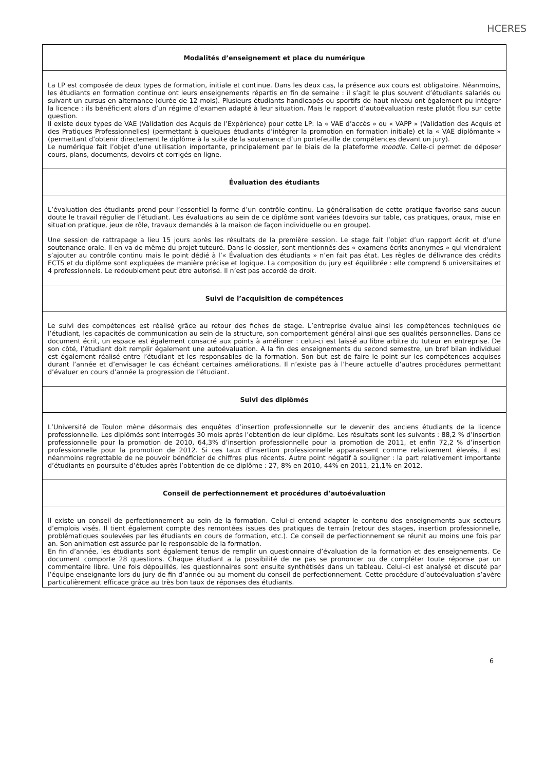HCERES
| Modalités d’enseignement et place du numérique |
| --- |
| La LP est composée de deux types de formation, initiale et continue. Dans les deux cas, la présence aux cours est obligatoire. Néanmoins, les étudiants en formation continue ont leurs enseignements répartis en fin de semaine : il s’agit le plus souvent d’étudiants salariés ou suivant un cursus en alternance (durée de 12 mois). Plusieurs étudiants handicapés ou sportifs de haut niveau ont également pu intégrer la licence : ils bénéficient alors d’un régime d’examen adapté à leur situation. Mais le rapport d’autoévaluation reste plutôt flou sur cette question. Il existe deux types de VAE (Validation des Acquis de l’Expérience) pour cette LP: la « VAE d’accès » ou « VAPP » (Validation des Acquis et des Pratiques Professionnelles) (permettant à quelques étudiants d’intégrer la promotion en formation initiale) et la « VAE diplômante » (permettant d’obtenir directement le diplôme à la suite de la soutenance d’un portefeuille de compétences devant un jury). Le numérique fait l’objet d’une utilisation importante, principalement par le biais de la plateforme moodle . Celle-ci permet de déposer cours, plans, documents, devoirs et corrigés en ligne. |
| Évaluation des étudiants |
| L’évaluation des étudiants prend pour l’essentiel la forme d’un contrôle continu. La généralisation de cette pratique favorise sans aucun doute le travail régulier de l’étudiant. Les évaluations au sein de ce diplôme sont variées (devoirs sur table, cas pratiques, oraux, mise en situation pratique, jeux de rôle, travaux demandés à la maison de façon individuelle ou en groupe). Une session de rattrapage a lieu 15 jours après les résultats de la première session. Le stage fait l’objet d’un rapport écrit et d’une soutenance orale. Il en va de même du projet tuteuré. Dans le dossier, sont mentionnés des « examens écrits anonymes » qui viendraient s’ajouter au contrôle continu mais le point dédié à l’« Évaluation des étudiants » n’en fait pas état. Les règles de délivrance des crédits ECTS et du diplôme sont expliquées de manière précise et logique. La composition du jury est équilibrée : elle comprend 6 universitaires et 4 professionnels. Le redoublement peut être autorisé. Il n’est pas accordé de droit. |
| Suivi de l’acquisition de compétences |
| Le suivi des compétences est réalisé grâce au retour des fiches de stage. L’entreprise évalue ainsi les compétences techniques de l’étudiant, les capacités de communication au sein de la structure, son comportement général ainsi que ses qualités personnelles. Dans ce document écrit, un espace est également consacré aux points à améliorer : celui-ci est laissé au libre arbitre du tuteur en entreprise. De son côté, l’étudiant doit remplir également une autoévaluation. A la fin des enseignements du second semestre, un bref bilan individuel est également réalisé entre l’étudiant et les responsables de la formation. Son but est de faire le point sur les compétences acquises durant l’année et d’envisager le cas échéant certaines améliorations. Il n’existe pas à l’heure actuelle d’autres procédures permettant d’évaluer en cours d’année la progression de l’étudiant. |
| Suivi des diplômés |
| L’Université de Toulon mène désormais des enquêtes d’insertion professionnelle sur le devenir des anciens étudiants de la licence professionnelle. Les diplômés sont interrogés 30 mois après l’obtention de leur diplôme. Les résultats sont les suivants : 88,2 % d’insertion professionnelle pour la promotion de 2010, 64,3% d’insertion professionnelle pour la promotion de 2011, et enfin 72,2 % d’insertion professionnelle pour la promotion de 2012. Si ces taux d’insertion professionnelle apparaissent comme relativement élevés, il est néanmoins regrettable de ne pouvoir bénéficier de chiffres plus récents. Autre point négatif à souligner : la part relativement importante d’étudiants en poursuite d’études après l’obtention de ce diplôme : 27, 8% en 2010, 44% en 2011, 21,1% en 2012. |
| Conseil de perfectionnement et procédures d’autoévaluation |
| Il existe un conseil de perfectionnement au sein de la formation. Celui-ci entend adapter le contenu des enseignements aux secteurs d’emplois visés. Il tient également compte des remontées issues des pratiques de terrain (retour des stages, insertion professionnelle, problématiques soulevées par les étudiants en cours de formation, etc.). Ce conseil de perfectionnement se réunit au moins une fois par an. Son animation est assurée par le responsable de la formation. En fin d’année, les étudiants sont également tenus de remplir un questionnaire d’évaluation de la formation et des enseignements. Ce document comporte 28 questions. Chaque étudiant a la possibilité de ne pas se prononcer ou de compléter toute réponse par un commentaire libre. Une fois dépouillés, les questionnaires sont ensuite synthétisés dans un tableau. Celui-ci est analysé et discuté par l’équipe enseignante lors du jury de fin d’année ou au moment du conseil de perfectionnement. Cette procédure d’autoévaluation s’avère particulièrement efficace grâce au très bon taux de réponses des étudiants. |
6